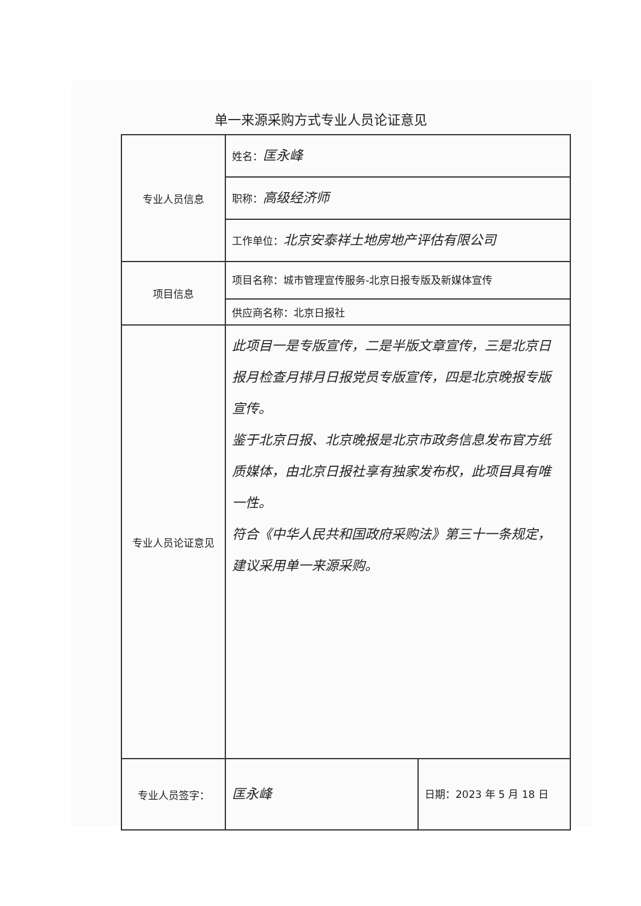单一来源采购方式专业人员论证意见
| 专业人员信息 | 姓名： 匡永峰 | |
| | 职称： 高级经济师 | |
| | 工作单位： 北京安泰祥土地房地产评估有限公司 | |
| 项目信息 | 项目名称：城市管理宣传服务-北京日报专版及新媒体宣传 | |
| | 供应商名称：北京日报社 | |
| 专业人员论证意见 | 此项目一是专版宣传，二是半版文章宣传，三是北京日报月检查月排月日报党员专版宣传，四是北京晚报专版宣传。 鉴于北京日报、北京晚报是北京市政务信息发布官方纸质媒体，由北京日报社享有独家发布权，此项目具有唯一性。 符合《中华人民共和国政府采购法》第三十一条规定，建议采用单一来源采购。 | |
| 专业人员签字： | 匡永峰 | 日期：2023 年 5 月 18 日 |